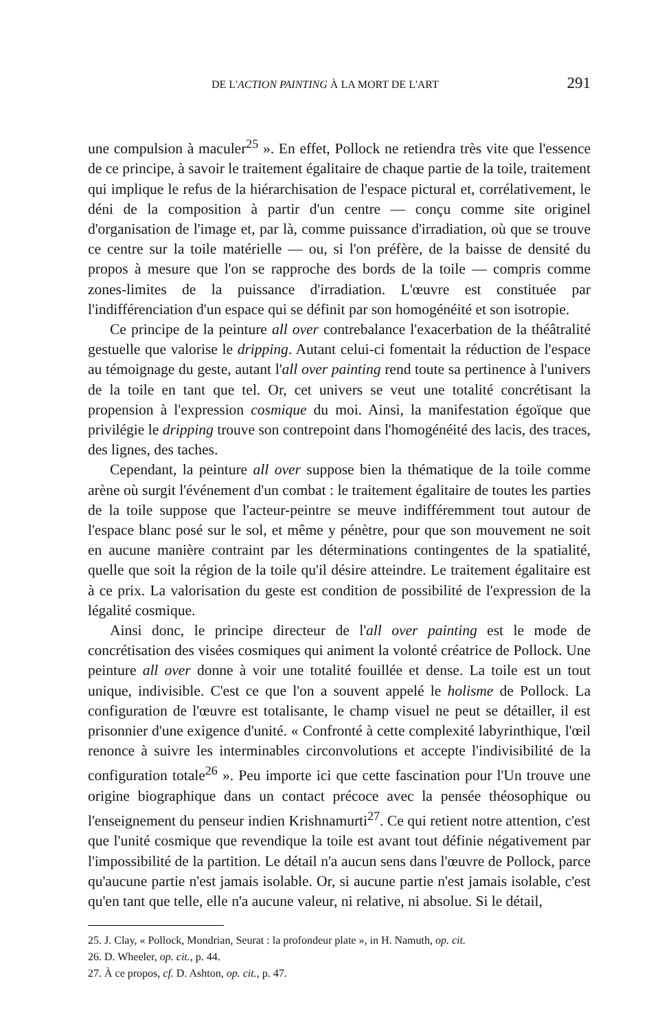DE L'ACTION PAINTING À LA MORT DE L'ART 291
une compulsion à maculer<sup>25</sup> ». En effet, Pollock ne retiendra très vite que l'essence de ce principe, à savoir le traitement égalitaire de chaque partie de la toile, traitement qui implique le refus de la hiérarchisation de l'espace pictural et, corrélativement, le déni de la composition à partir d'un centre — conçu comme site originel d'organisation de l'image et, par là, comme puissance d'irradiation, où que se trouve ce centre sur la toile matérielle — ou, si l'on préfère, de la baisse de densité du propos à mesure que l'on se rapproche des bords de la toile — compris comme zones-limites de la puissance d'irradiation. L'œuvre est constituée par l'indifférenciation d'un espace qui se définit par son homogénéité et son isotropie.
Ce principe de la peinture all over contrebalance l'exacerbation de la théâtralité gestuelle que valorise le dripping. Autant celui-ci fomentait la réduction de l'espace au témoignage du geste, autant l'all over painting rend toute sa pertinence à l'univers de la toile en tant que tel. Or, cet univers se veut une totalité concrétisant la propension à l'expression cosmique du moi. Ainsi, la manifestation égoïque que privilégie le dripping trouve son contrepoint dans l'homogénéité des lacis, des traces, des lignes, des taches.
Cependant, la peinture all over suppose bien la thématique de la toile comme arène où surgit l'événement d'un combat : le traitement égalitaire de toutes les parties de la toile suppose que l'acteur-peintre se meuve indifféremment tout autour de l'espace blanc posé sur le sol, et même y pénètre, pour que son mouvement ne soit en aucune manière contraint par les déterminations contingentes de la spatialité, quelle que soit la région de la toile qu'il désire atteindre. Le traitement égalitaire est à ce prix. La valorisation du geste est condition de possibilité de l'expression de la légalité cosmique.
Ainsi donc, le principe directeur de l'all over painting est le mode de concrétisation des visées cosmiques qui animent la volonté créatrice de Pollock. Une peinture all over donne à voir une totalité fouillée et dense. La toile est un tout unique, indivisible. C'est ce que l'on a souvent appelé le holisme de Pollock. La configuration de l'œuvre est totalisante, le champ visuel ne peut se détailler, il est prisonnier d'une exigence d'unité. « Confronté à cette complexité labyrinthique, l'œil renonce à suivre les interminables circonvolutions et accepte l'indivisibilité de la configuration totale<sup>26</sup> ». Peu importe ici que cette fascination pour l'Un trouve une origine biographique dans un contact précoce avec la pensée théosophique ou l'enseignement du penseur indien Krishnamurti<sup>27</sup>. Ce qui retient notre attention, c'est que l'unité cosmique que revendique la toile est avant tout définie négativement par l'impossibilité de la partition. Le détail n'a aucun sens dans l'œuvre de Pollock, parce qu'aucune partie n'est jamais isolable. Or, si aucune partie n'est jamais isolable, c'est qu'en tant que telle, elle n'a aucune valeur, ni relative, ni absolue. Si le détail,
25. J. Clay, « Pollock, Mondrian, Seurat : la profondeur plate », in H. Namuth, op. cit.
26. D. Wheeler, op. cit., p. 44.
27. À ce propos, cf. D. Ashton, op. cit., p. 47.